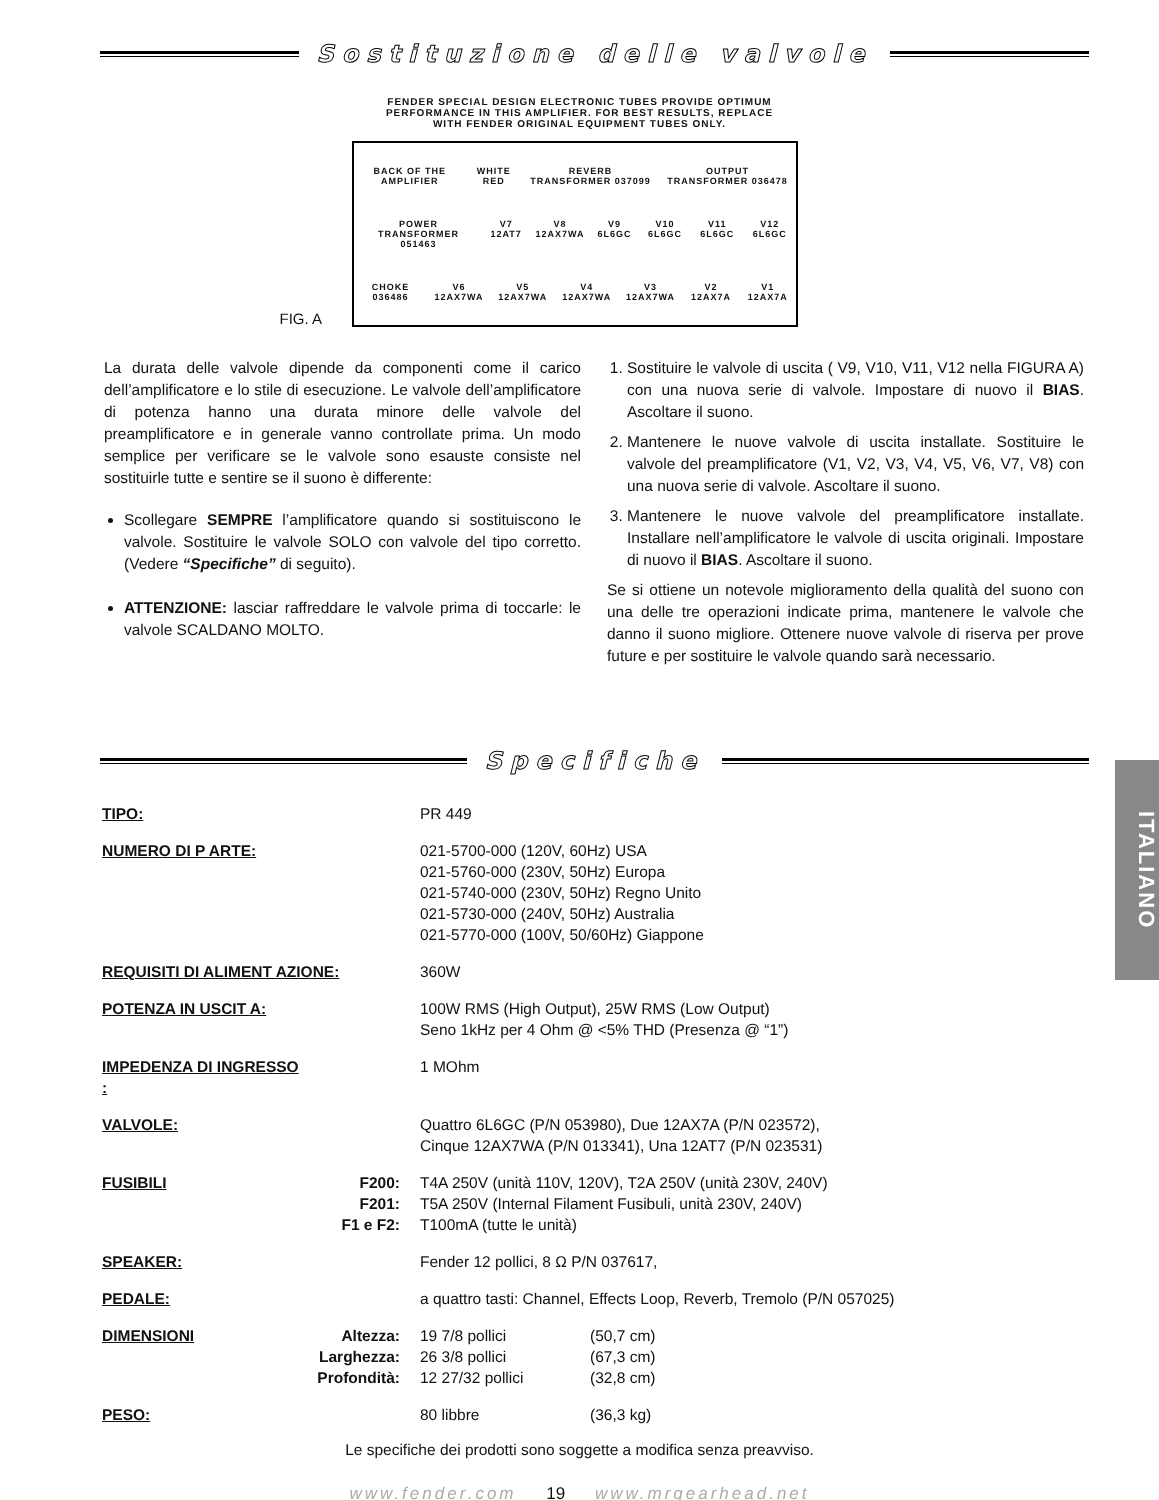Sostituzione delle valvole
FENDER SPECIAL DESIGN ELECTRONIC TUBES PROVIDE OPTIMUM
PERFORMANCE IN THIS AMPLIFIER. FOR BEST RESULTS, REPLACE
WITH FENDER ORIGINAL EQUIPMENT TUBES ONLY.
FIG. A
BACK OF THE AMPLIFIER WHITE RED REVERB TRANSFORMER 037099 OUTPUT TRANSFORMER 036478
POWER TRANSFORMER 051463 V7 12AT7 V8 12AX7WA V9 6L6GC V10 6L6GC V11 6L6GC V12 6L6GC
CHOKE 036486 V6 12AX7WA V5 12AX7WA V4 12AX7WA V3 12AX7WA V2 12AX7A V1 12AX7A
La durata delle valvole dipende da componenti come il carico dell’amplificatore e lo stile di esecuzione. Le valvole dell’amplificatore di potenza hanno una durata minore delle valvole del preamplificatore e in generale vanno controllate prima. Un modo semplice per verificare se le valvole sono esauste consiste nel sostituirle tutte e sentire se il suono è differente:
Scollegare SEMPRE l’amplificatore quando si sostituiscono le valvole. Sostituire le valvole SOLO con valvole del tipo corretto. (Vedere “Specifiche” di seguito).
ATTENZIONE: lasciar raffreddare le valvole prima di toccarle: le valvole SCALDANO MOLTO.
1. Sostituire le valvole di uscita ( V9, V10, V11, V12 nella FIGURA A) con una nuova serie di valvole. Impostare di nuovo il BIAS. Ascoltare il suono.
2. Mantenere le nuove valvole di uscita installate. Sostituire le valvole del preamplificatore (V1, V2, V3, V4, V5, V6, V7, V8) con una nuova serie di valvole. Ascoltare il suono.
3. Mantenere le nuove valvole del preamplificatore installate. Installare nell’amplificatore le valvole di uscita originali. Impostare di nuovo il BIAS. Ascoltare il suono.
Se si ottiene un notevole miglioramento della qualità del suono con una delle tre operazioni indicate prima, mantenere le valvole che danno il suono migliore. Ottenere nuove valvole di riserva per prove future e per sostituire le valvole quando sarà necessario.
Specifiche
| TIPO: | | PR 449 | |
| NUMERO DI P ARTE: | | 021-5700-000 (120V, 60Hz) USA 021-5760-000 (230V, 50Hz) Europa 021-5740-000 (230V, 50Hz) Regno Unito 021-5730-000 (240V, 50Hz) Australia 021-5770-000 (100V, 50/60Hz) Giappone | |
| REQUISITI DI ALIMENT AZIONE: | | 360W | |
| POTENZA IN USCIT A: | | 100W RMS (High Output), 25W RMS (Low Output) Seno 1kHz per 4 Ohm @ <5% THD (Presenza @ “1”) | |
| IMPEDENZA DI INGRESSO : | | 1 MOhm | |
| VALVOLE: | | Quattro 6L6GC (P/N 053980), Due 12AX7A (P/N 023572), Cinque 12AX7WA (P/N 013341), Una 12AT7 (P/N 023531) | |
| FUSIBILI | F200: F201: F1 e F2: | T4A 250V (unità 110V, 120V), T2A 250V (unità 230V, 240V) T5A 250V (Internal Filament Fusibuli, unità 230V, 240V) T100mA (tutte le unità) | |
| SPEAKER: | | Fender 12 pollici, 8 Ω P/N 037617, | |
| PEDALE: | | a quattro tasti: Channel, Effects Loop, Reverb, Tremolo (P/N 057025) | |
| DIMENSIONI | Altezza: Larghezza: Profondità: | 19 7/8 pollici 26 3/8 pollici 12 27/32 pollici | (50,7 cm) (67,3 cm) (32,8 cm) |
| PESO: | | 80 libbre | (36,3 kg) |
Le specifiche dei prodotti sono soggette a modifica senza preavviso.
www.fender.com 19 www.mrgearhead.net
ITALIANO